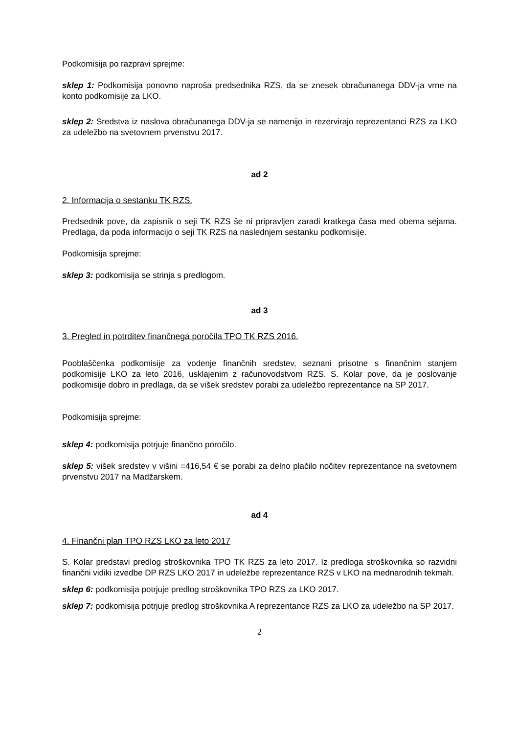Podkomisija po razpravi sprejme:
sklep 1: Podkomisija ponovno naproša predsednika RZS, da se znesek obračunanega DDV-ja vrne na konto podkomisije za LKO.
sklep 2: Sredstva iz naslova obračunanega DDV-ja se namenijo in rezervirajo reprezentanci RZS za LKO za udeležbo na svetovnem prvenstvu 2017.
ad 2
2. Informacija o sestanku TK RZS.
Predsednik pove, da zapisnik o seji TK RZS še ni pripravljen zaradi kratkega časa med obema sejama. Predlaga, da poda informacijo o seji TK RZS na naslednjem sestanku podkomisije.
Podkomisija sprejme:
sklep 3: podkomisija se strinja s predlogom.
ad 3
3. Pregled in potrditev finančnega poročila TPO TK RZS 2016.
Pooblaščenka podkomisije za vodenje finančnih sredstev, seznani prisotne s finančnim stanjem podkomisije LKO za leto 2016, usklajenim z računovodstvom RZS. S. Kolar pove, da je poslovanje podkomisije dobro in predlaga, da se višek sredstev porabi za udeležbo reprezentance na SP 2017.
Podkomisija sprejme:
sklep 4: podkomisija potrjuje finančno poročilo.
sklep 5: višek sredstev v višini =416,54 € se porabi za delno plačilo nočitev reprezentance na svetovnem prvenstvu 2017 na Madžarskem.
ad 4
4. Finančni plan TPO RZS LKO za leto 2017
S. Kolar predstavi predlog stroškovnika TPO TK RZS za leto 2017. Iz predloga stroškovnika so razvidni finančni vidiki izvedbe DP RZS LKO 2017 in udeležbe reprezentance RZS v LKO na mednarodnih tekmah.
sklep 6: podkomisija potrjuje predlog stroškovnika TPO RZS za LKO 2017.
sklep 7: podkomisija potrjuje predlog stroškovnika A reprezentance RZS za LKO za udeležbo na SP 2017.
2